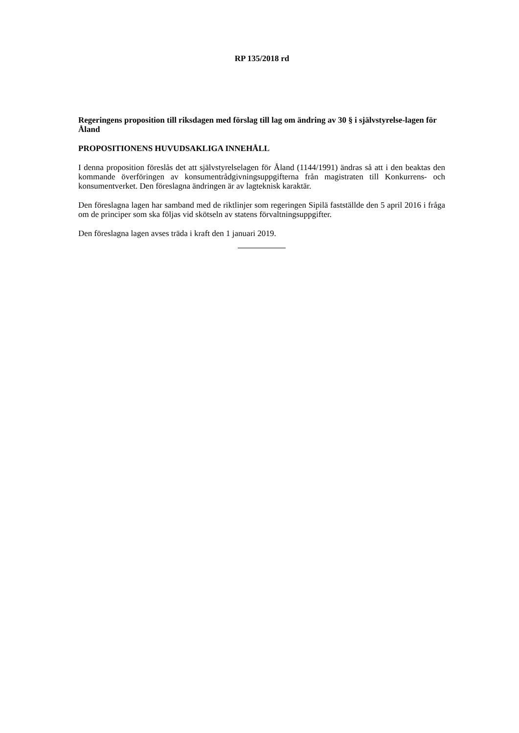RP 135/2018 rd
Regeringens proposition till riksdagen med förslag till lag om ändring av 30 § i självstyrelse-lagen för Åland
PROPOSITIONENS HUVUDSAKLIGA INNEHÅLL
I denna proposition föreslås det att självstyrelselagen för Åland (1144/1991) ändras så att i den beaktas den kommande överföringen av konsumentrådgivningsuppgifterna från magistraten till Konkurrens- och konsumentverket. Den föreslagna ändringen är av lagteknisk karaktär.
Den föreslagna lagen har samband med de riktlinjer som regeringen Sipilä fastställde den 5 april 2016 i fråga om de principer som ska följas vid skötseln av statens förvaltningsuppgifter.
Den föreslagna lagen avses träda i kraft den 1 januari 2019.